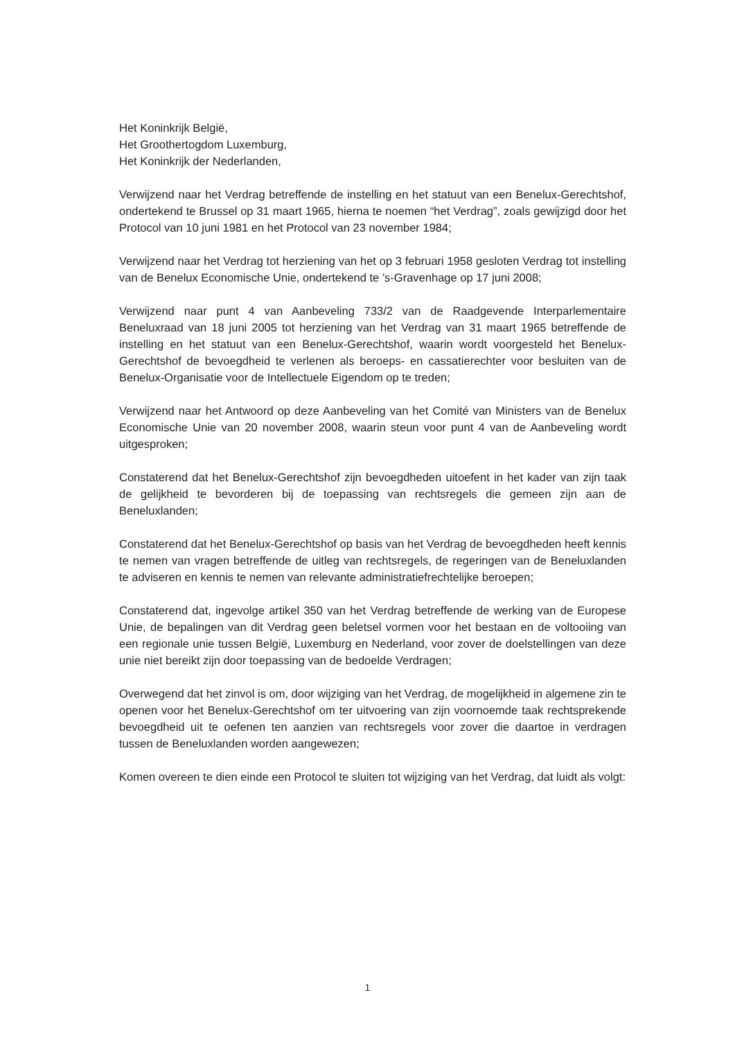Het Koninkrijk België,
Het Groothertogdom Luxemburg,
Het Koninkrijk der Nederlanden,
Verwijzend naar het Verdrag betreffende de instelling en het statuut van een Benelux-Gerechtshof, ondertekend te Brussel op 31 maart 1965, hierna te noemen “het Verdrag”, zoals gewijzigd door het Protocol van 10 juni 1981 en het Protocol van 23 november 1984;
Verwijzend naar het Verdrag tot herziening van het op 3 februari 1958 gesloten Verdrag tot instelling van de Benelux Economische Unie, ondertekend te ’s-Gravenhage op 17 juni 2008;
Verwijzend naar punt 4 van Aanbeveling 733/2 van de Raadgevende Interparlementaire Beneluxraad van 18 juni 2005 tot herziening van het Verdrag van 31 maart 1965 betreffende de instelling en het statuut van een Benelux-Gerechtshof, waarin wordt voorgesteld het Benelux-Gerechtshof de bevoegdheid te verlenen als beroeps- en cassatierechter voor besluiten van de Benelux-Organisatie voor de Intellectuele Eigendom op te treden;
Verwijzend naar het Antwoord op deze Aanbeveling van het Comité van Ministers van de Benelux Economische Unie van 20 november 2008, waarin steun voor punt 4 van de Aanbeveling wordt uitgesproken;
Constaterend dat het Benelux-Gerechtshof zijn bevoegdheden uitoefent in het kader van zijn taak de gelijkheid te bevorderen bij de toepassing van rechtsregels die gemeen zijn aan de Beneluxlanden;
Constaterend dat het Benelux-Gerechtshof op basis van het Verdrag de bevoegdheden heeft kennis te nemen van vragen betreffende de uitleg van rechtsregels, de regeringen van de Beneluxlanden te adviseren en kennis te nemen van relevante administratiefrechtelijke beroepen;
Constaterend dat, ingevolge artikel 350 van het Verdrag betreffende de werking van de Europese Unie, de bepalingen van dit Verdrag geen beletsel vormen voor het bestaan en de voltooiing van een regionale unie tussen België, Luxemburg en Nederland, voor zover de doelstellingen van deze unie niet bereikt zijn door toepassing van de bedoelde Verdragen;
Overwegend dat het zinvol is om, door wijziging van het Verdrag, de mogelijkheid in algemene zin te openen voor het Benelux-Gerechtshof om ter uitvoering van zijn voornoemde taak rechtsprekende bevoegdheid uit te oefenen ten aanzien van rechtsregels voor zover die daartoe in verdragen tussen de Beneluxlanden worden aangewezen;
Komen overeen te dien einde een Protocol te sluiten tot wijziging van het Verdrag, dat luidt als volgt:
1